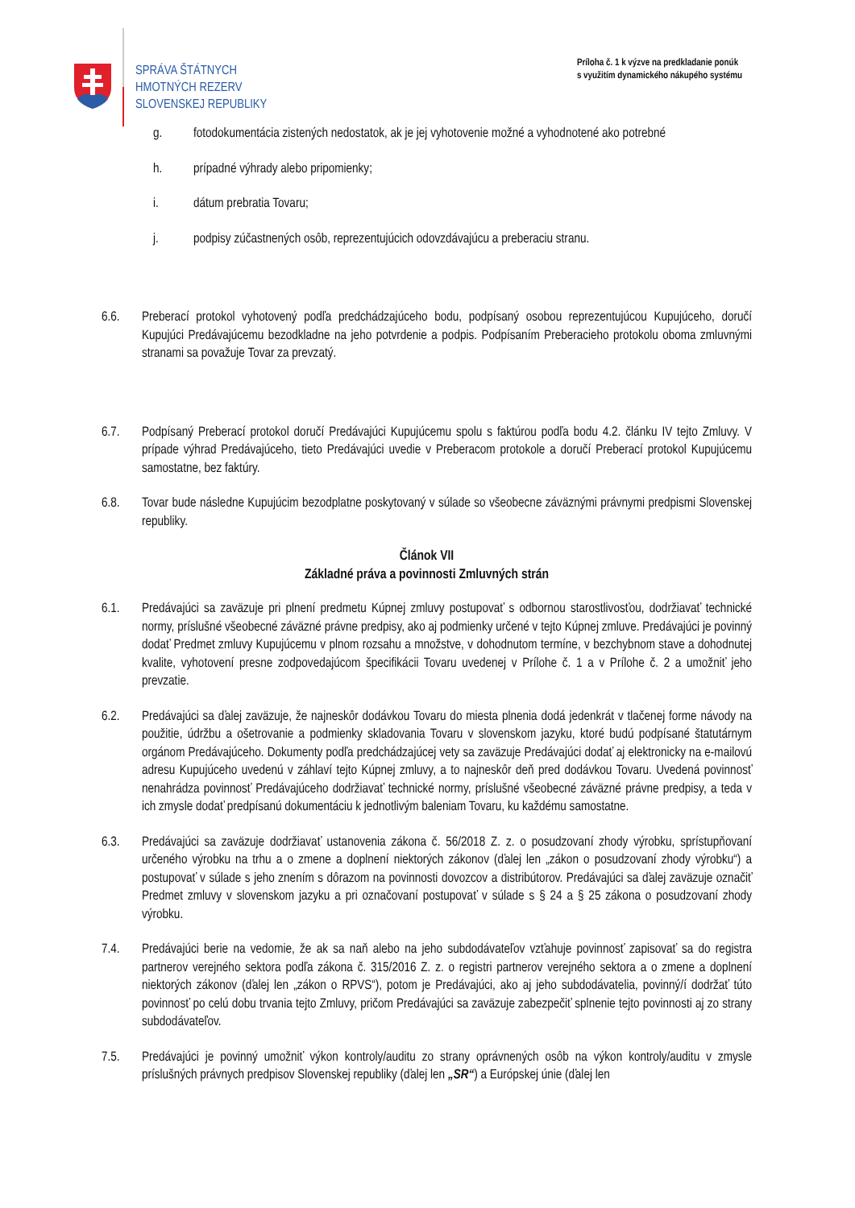SPRÁVA ŠTÁTNYCH
HMOTNÝCH REZERV
SLOVENSKEJ REPUBLIKY
Príloha č. 1 k výzve na predkladanie ponúk
s využitím dynamického nákupého systému
g. fotodokumentácia zistených nedostatok, ak je jej vyhotovenie možné a vyhodnotené ako potrebné
h. prípadné výhrady alebo pripomienky;
i. dátum prebratia Tovaru;
j. podpisy zúčastnených osôb, reprezentujúcich odovzdávajúcu a preberaciu stranu.
6.6. Preberací protokol vyhotovený podľa predchádzajúceho bodu, podpísaný osobou reprezentujúcou Kupujúceho, doručí Kupujúci Predávajúcemu bezodkladne na jeho potvrdenie a podpis. Podpísaním Preberacieho protokolu oboma zmluvnými stranami sa považuje Tovar za prevzatý.
6.7. Podpísaný Preberací protokol doručí Predávajúci Kupujúcemu spolu s faktúrou podľa bodu 4.2. článku IV tejto Zmluvy. V prípade výhrad Predávajúceho, tieto Predávajúci uvedie v Preberacom protokole a doručí Preberací protokol Kupujúcemu samostatne, bez faktúry.
6.8. Tovar bude následne Kupujúcim bezodplatne poskytovaný v súlade so všeobecne záväznými právnymi predpismi Slovenskej republiky.
Článok VII
Základné práva a povinnosti Zmluvných strán
6.1. Predávajúci sa zaväzuje pri plnení predmetu Kúpnej zmluvy postupovať s odbornou starostlivosťou, dodržiavať technické normy, príslušné všeobecné záväzné právne predpisy, ako aj podmienky určené v tejto Kúpnej zmluve. Predávajúci je povinný dodať Predmet zmluvy Kupujúcemu v plnom rozsahu a množstve, v dohodnutom termíne, v bezchybnom stave a dohodnutej kvalite, vyhotovení presne zodpovedajúcom špecifikácii Tovaru uvedenej v Prílohe č. 1 a v Prílohe č. 2 a umožniť jeho prevzatie.
6.2. Predávajúci sa ďalej zaväzuje, že najneskôr dodávkou Tovaru do miesta plnenia dodá jedenkrát v tlačenej forme návody na použitie, údržbu a ošetrovanie a podmienky skladovania Tovaru v slovenskom jazyku, ktoré budú podpísané štatutárnym orgánom Predávajúceho. Dokumenty podľa predchádzajúcej vety sa zaväzuje Predávajúci dodať aj elektronicky na e-mailovú adresu Kupujúceho uvedenú v záhlaví tejto Kúpnej zmluvy, a to najneskôr deň pred dodávkou Tovaru. Uvedená povinnosť nenahrádza povinnosť Predávajúceho dodržiavať technické normy, príslušné všeobecné záväzné právne predpisy, a teda v ich zmysle dodať predpísanú dokumentáciu k jednotlivým baleniam Tovaru, ku každému samostatne.
6.3. Predávajúci sa zaväzuje dodržiavať ustanovenia zákona č. 56/2018 Z. z. o posudzovaní zhody výrobku, sprístupňovaní určeného výrobku na trhu a o zmene a doplnení niektorých zákonov (ďalej len „zákon o posudzovaní zhody výrobku“) a postupovať v súlade s jeho znením s dôrazom na povinnosti dovozcov a distribútorov. Predávajúci sa ďalej zaväzuje označiť Predmet zmluvy v slovenskom jazyku a pri označovaní postupovať v súlade s § 24 a § 25 zákona o posudzovaní zhody výrobku.
7.4. Predávajúci berie na vedomie, že ak sa naň alebo na jeho subdodávateľov vzťahuje povinnosť zapisovať sa do registra partnerov verejného sektora podľa zákona č. 315/2016 Z. z. o registri partnerov verejného sektora a o zmene a doplnení niektorých zákonov (ďalej len „zákon o RPVS“), potom je Predávajúci, ako aj jeho subdodávatelia, povinný/í dodržať túto povinnosť po celú dobu trvania tejto Zmluvy, pričom Predávajúci sa zaväzuje zabezpečiť splnenie tejto povinnosti aj zo strany subdodávateľov.
7.5. Predávajúci je povinný umožniť výkon kontroly/auditu zo strany oprávnených osôb na výkon kontroly/auditu v zmysle príslušných právnych predpisov Slovenskej republiky (ďalej len „SR“) a Európskej únie (ďalej len